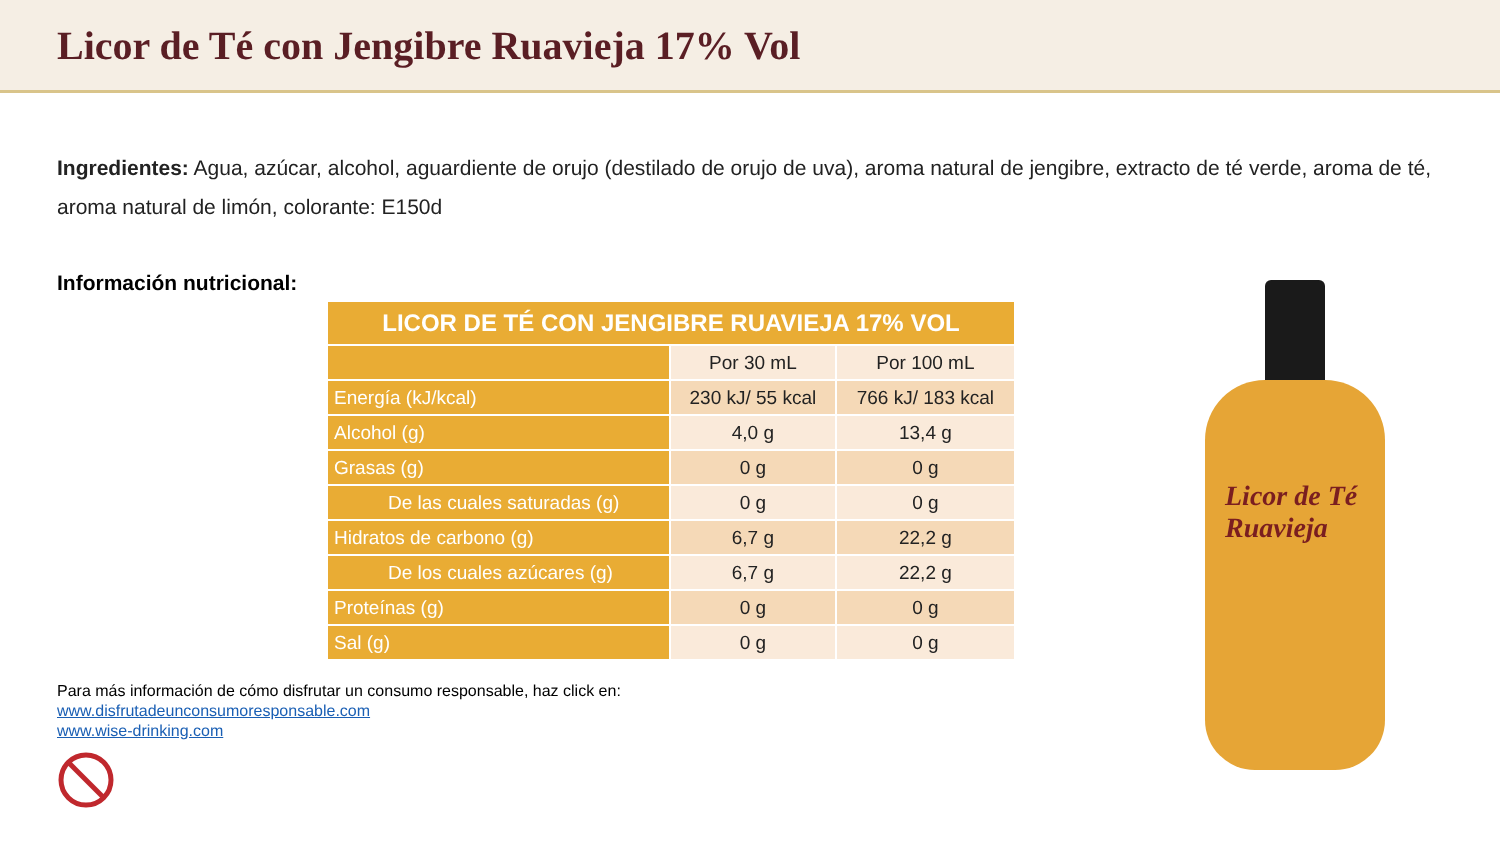Licor de Té con Jengibre Ruavieja 17% Vol
Ingredientes: Agua, azúcar, alcohol, aguardiente de orujo (destilado de orujo de uva), aroma natural de jengibre, extracto de té verde, aroma de té, aroma natural de limón, colorante: E150d
Información nutricional:
| LICOR DE TÉ CON JENGIBRE RUAVIEJA 17% VOL | | |
| --- | --- | --- |
| | Por 30 mL | Por 100 mL |
| Energía (kJ/kcal) | 230 kJ/ 55 kcal | 766 kJ/ 183 kcal |
| Alcohol (g) | 4,0 g | 13,4 g |
| Grasas (g) | 0 g | 0 g |
| De las cuales saturadas (g) | 0 g | 0 g |
| Hidratos de carbono (g) | 6,7 g | 22,2 g |
| De los cuales azúcares (g) | 6,7 g | 22,2 g |
| Proteínas (g) | 0 g | 0 g |
| Sal (g) | 0 g | 0 g |
Para más información de cómo disfrutar un consumo responsable, haz click en:
www.disfrutadeunconsumoresponsable.com
www.wise-drinking.com
Licor de Té
Ruavieja